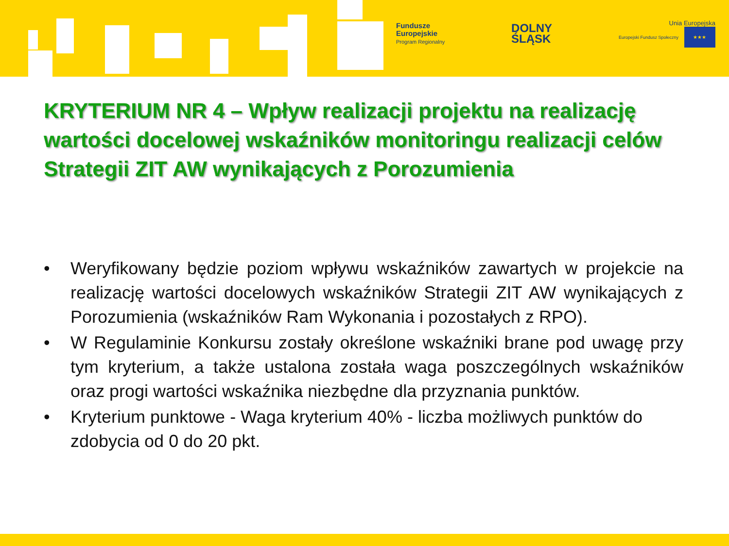Fundusze
Europejskie
Program Regionalny
DOLNY
ŚLĄSK
Unia Europejska
Europejski Fundusz Społeczny ★★★
KRYTERIUM NR 4 – Wpływ realizacji projektu na realizację wartości docelowej wskaźników monitoringu realizacji celów Strategii ZIT AW wynikających z Porozumienia
• Weryfikowany będzie poziom wpływu wskaźników zawartych w projekcie na realizację wartości docelowych wskaźników Strategii ZIT AW wynikających z Porozumienia (wskaźników Ram Wykonania i pozostałych z RPO).
• W Regulaminie Konkursu zostały określone wskaźniki brane pod uwagę przy tym kryterium, a także ustalona została waga poszczególnych wskaźników oraz progi wartości wskaźnika niezbędne dla przyznania punktów.
• Kryterium punktowe - Waga kryterium 40% - liczba możliwych punktów do zdobycia od 0 do 20 pkt.